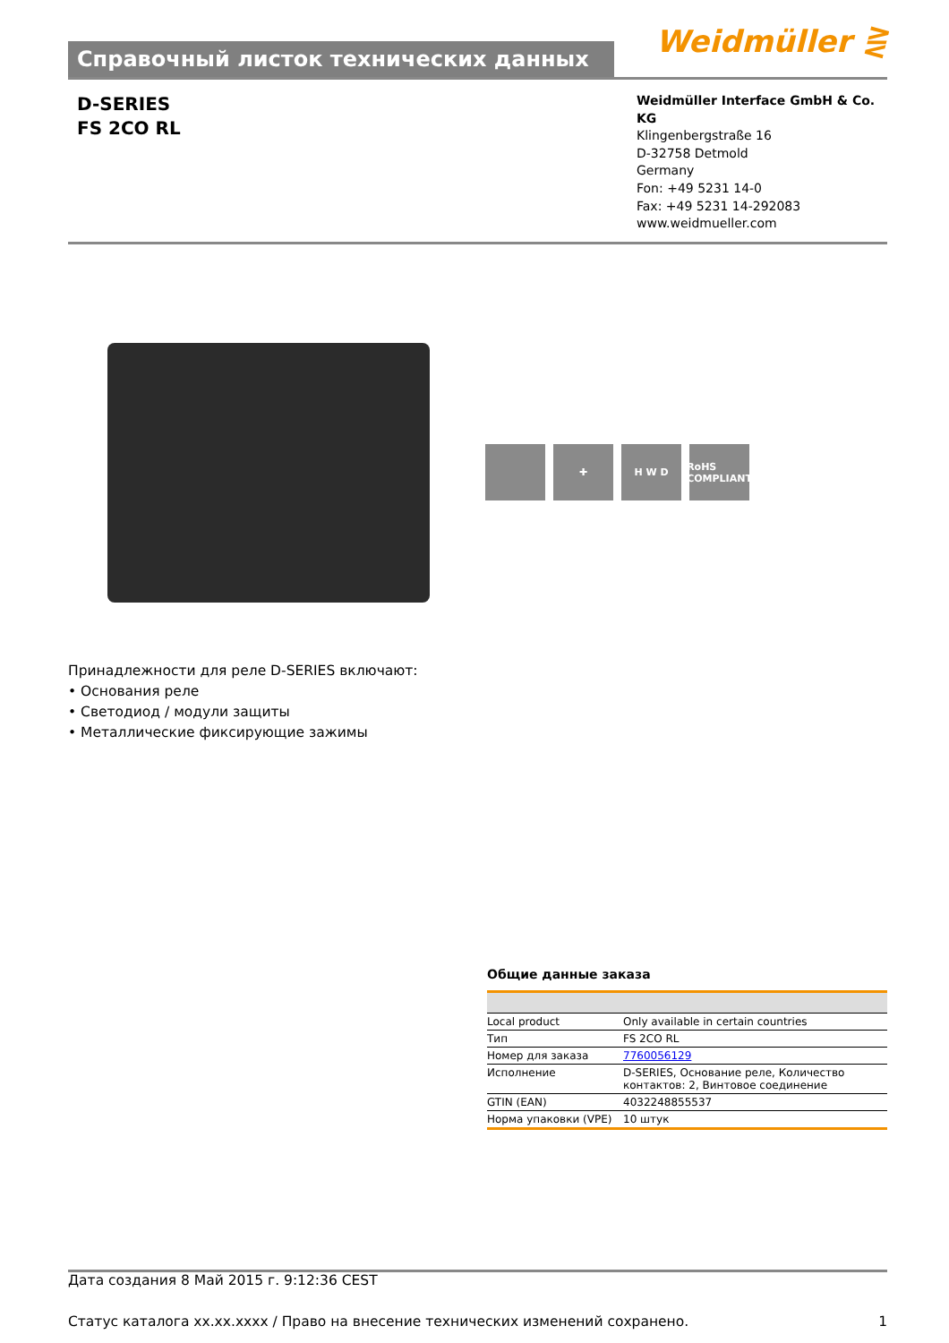Справочный листок технических данных
Weidmüller ⋛
D-SERIES
FS 2CO RL
Weidmüller Interface GmbH & Co. KG
Klingenbergstraße 16
D-32758 Detmold
Germany
Fon: +49 5231 14-0
Fax: +49 5231 14-292083
www.weidmueller.com
✚ H W D RoHS COMPLIANT
Принадлежности для реле D-SERIES включают:
• Основания реле
• Светодиод / модули защиты
• Металлические фиксирующие зажимы
Общие данные заказа
| Local product | Only available in certain countries |
| Тип | FS 2CO RL |
| Номер для заказа | 7760056129 |
| Исполнение | D-SERIES, Основание реле, Количество контактов: 2, Винтовое соединение |
| GTIN (EAN) | 4032248855537 |
| Норма упаковки (VPE) | 10 штук |
Дата создания 8 Май 2015 г. 9:12:36 CEST
Статус каталога xx.xx.xxxx / Право на внесение технических изменений сохранено. 1